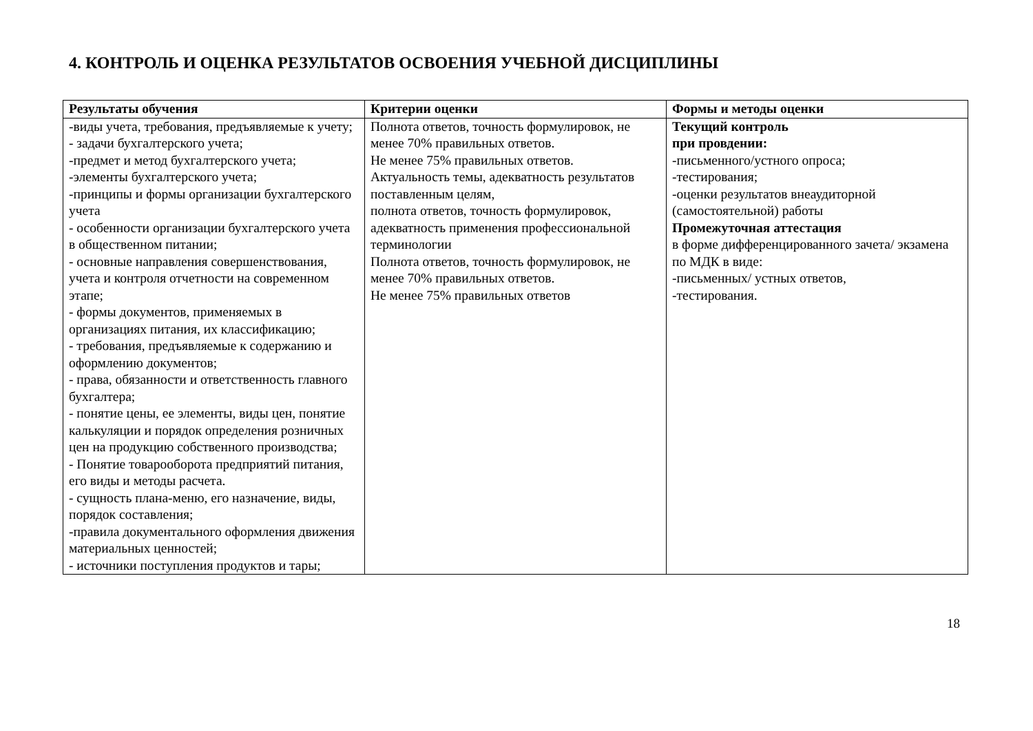4. КОНТРОЛЬ И ОЦЕНКА РЕЗУЛЬТАТОВ ОСВОЕНИЯ УЧЕБНОЙ ДИСЦИПЛИНЫ
| Результаты обучения | Критерии оценки | Формы и методы оценки |
| --- | --- | --- |
| -виды учета, требования, предъявляемые к учету; - задачи бухгалтерского учета; -предмет и метод бухгалтерского учета; -элементы бухгалтерского учета; -принципы и формы организации бухгалтерского учета - особенности организации бухгалтерского учета в общественном питании; - основные направления совершенствования, учета и контроля отчетности на современном этапе; - формы документов, применяемых в организациях питания, их классификацию; - требования, предъявляемые к содержанию и оформлению документов; - права, обязанности и ответственность главного бухгалтера; - понятие цены, ее элементы, виды цен, понятие калькуляции и порядок определения розничных цен на продукцию собственного производства; - Понятие товарооборота предприятий питания, его виды и методы расчета. - сущность плана-меню, его назначение, виды, порядок составления; -правила документального оформления движения материальных ценностей; - источники поступления продуктов и тары; | Полнота ответов, точность формулировок, не менее 70% правильных ответов. Не менее 75% правильных ответов. Актуальность темы, адекватность результатов поставленным целям, полнота ответов, точность формулировок, адекватность применения профессиональной терминологии Полнота ответов, точность формулировок, не менее 70% правильных ответов. Не менее 75% правильных ответов | Текущий контроль при провдении: -письменного/устного опроса; -тестирования; -оценки результатов внеаудиторной (самостоятельной) работы Промежуточная аттестация в форме дифференцированного зачета/ экзамена по МДК в виде: -письменных/ устных ответов, -тестирования. |
18